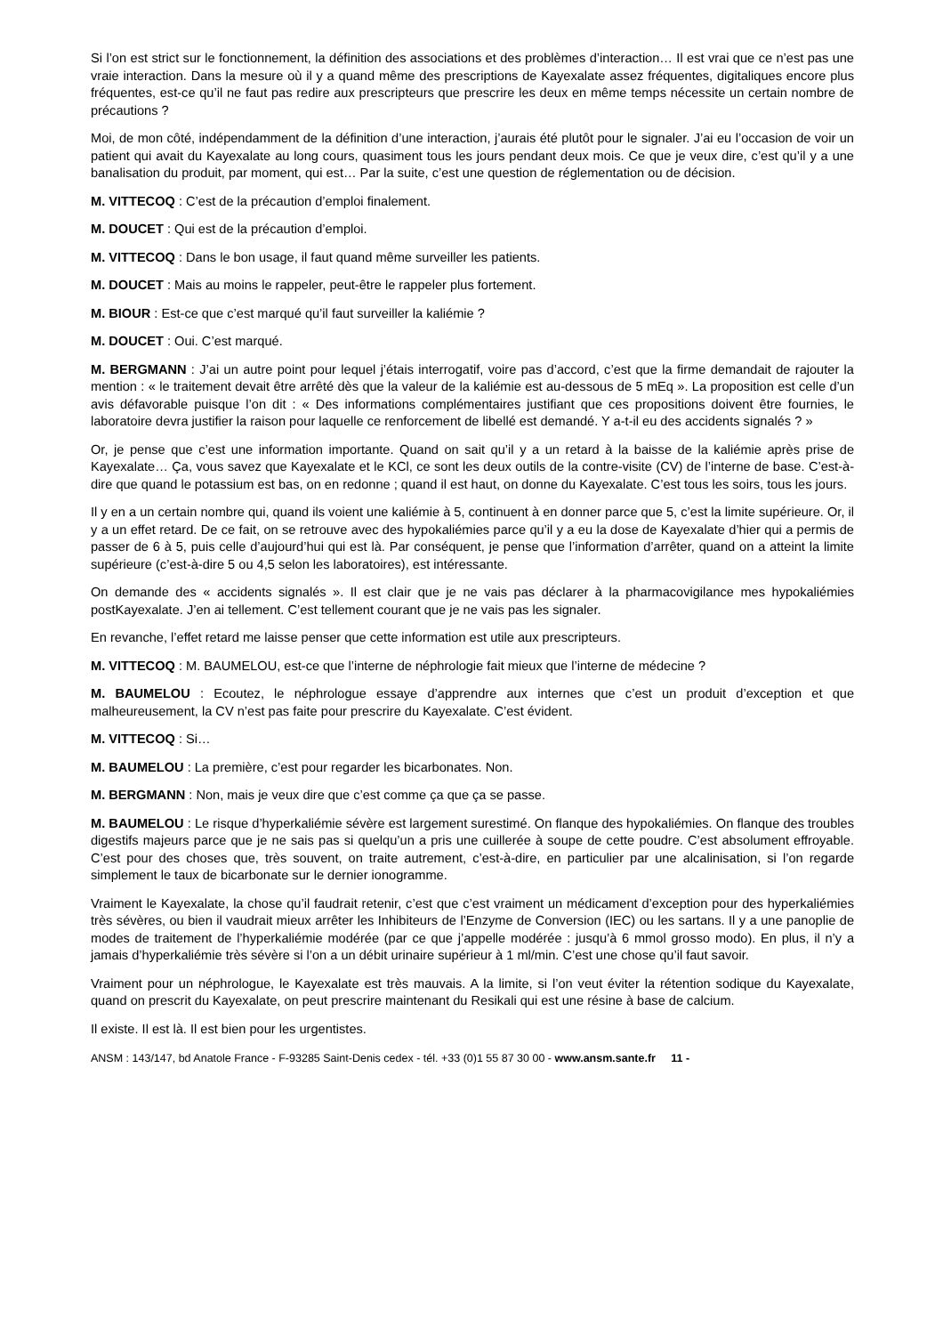Si l’on est strict sur le fonctionnement, la définition des associations et des problèmes d’interaction… Il est vrai que ce n’est pas une vraie interaction. Dans la mesure où il y a quand même des prescriptions de Kayexalate assez fréquentes, digitaliques encore plus fréquentes, est-ce qu’il ne faut pas redire aux prescripteurs que prescrire les deux en même temps nécessite un certain nombre de précautions ?
Moi, de mon côté, indépendamment de la définition d’une interaction, j’aurais été plutôt pour le signaler. J’ai eu l’occasion de voir un patient qui avait du Kayexalate au long cours, quasiment tous les jours pendant deux mois. Ce que je veux dire, c’est qu’il y a une banalisation du produit, par moment, qui est… Par la suite, c’est une question de réglementation ou de décision.
M. VITTECOQ : C’est de la précaution d’emploi finalement.
M. DOUCET : Qui est de la précaution d’emploi.
M. VITTECOQ : Dans le bon usage, il faut quand même surveiller les patients.
M. DOUCET : Mais au moins le rappeler, peut-être le rappeler plus fortement.
M. BIOUR : Est-ce que c’est marqué qu’il faut surveiller la kaliémie ?
M. DOUCET : Oui. C’est marqué.
M. BERGMANN : J’ai un autre point pour lequel j’étais interrogatif, voire pas d’accord, c’est que la firme demandait de rajouter la mention : « le traitement devait être arrêté dès que la valeur de la kaliémie est au-dessous de 5 mEq ». La proposition est celle d’un avis défavorable puisque l’on dit : « Des informations complémentaires justifiant que ces propositions doivent être fournies, le laboratoire devra justifier la raison pour laquelle ce renforcement de libellé est demandé. Y a-t-il eu des accidents signalés ? »
Or, je pense que c’est une information importante. Quand on sait qu’il y a un retard à la baisse de la kaliémie après prise de Kayexalate… Ça, vous savez que Kayexalate et le KCl, ce sont les deux outils de la contre-visite (CV) de l’interne de base. C’est-à-dire que quand le potassium est bas, on en redonne ; quand il est haut, on donne du Kayexalate. C’est tous les soirs, tous les jours.
Il y en a un certain nombre qui, quand ils voient une kaliémie à 5, continuent à en donner parce que 5, c’est la limite supérieure. Or, il y a un effet retard. De ce fait, on se retrouve avec des hypokaliémies parce qu’il y a eu la dose de Kayexalate d’hier qui a permis de passer de 6 à 5, puis celle d’aujourd’hui qui est là. Par conséquent, je pense que l’information d’arrêter, quand on a atteint la limite supérieure (c’est-à-dire 5 ou 4,5 selon les laboratoires), est intéressante.
On demande des « accidents signalés ». Il est clair que je ne vais pas déclarer à la pharmacovigilance mes hypokaliémies postKayexalate. J’en ai tellement. C’est tellement courant que je ne vais pas les signaler.
En revanche, l’effet retard me laisse penser que cette information est utile aux prescripteurs.
M. VITTECOQ : M. BAUMELOU, est-ce que l’interne de néphrologie fait mieux que l’interne de médecine ?
M. BAUMELOU : Ecoutez, le néphrologue essaye d’apprendre aux internes que c’est un produit d’exception et que malheureusement, la CV n’est pas faite pour prescrire du Kayexalate. C’est évident.
M. VITTECOQ : Si…
M. BAUMELOU : La première, c’est pour regarder les bicarbonates. Non.
M. BERGMANN : Non, mais je veux dire que c’est comme ça que ça se passe.
M. BAUMELOU : Le risque d’hyperkaliémie sévère est largement surestimé. On flanque des hypokaliémies. On flanque des troubles digestifs majeurs parce que je ne sais pas si quelqu’un a pris une cuillerée à soupe de cette poudre. C’est absolument effroyable. C’est pour des choses que, très souvent, on traite autrement, c’est-à-dire, en particulier par une alcalinisation, si l’on regarde simplement le taux de bicarbonate sur le dernier ionogramme.
Vraiment le Kayexalate, la chose qu’il faudrait retenir, c’est que c’est vraiment un médicament d’exception pour des hyperkaliémies très sévères, ou bien il vaudrait mieux arrêter les Inhibiteurs de l’Enzyme de Conversion (IEC) ou les sartans. Il y a une panoplie de modes de traitement de l’hyperkaliémie modérée (par ce que j’appelle modérée : jusqu’à 6 mmol grosso modo). En plus, il n’y a jamais d’hyperkaliémie très sévère si l’on a un débit urinaire supérieur à 1 ml/min. C’est une chose qu’il faut savoir.
Vraiment pour un néphrologue, le Kayexalate est très mauvais. A la limite, si l’on veut éviter la rétention sodique du Kayexalate, quand on prescrit du Kayexalate, on peut prescrire maintenant du Resikali qui est une résine à base de calcium.
Il existe. Il est là. Il est bien pour les urgentistes.
ANSM : 143/147, bd Anatole France - F-93285 Saint-Denis cedex - tél. +33 (0)1 55 87 30 00 - www.ansm.sante.fr 11 -